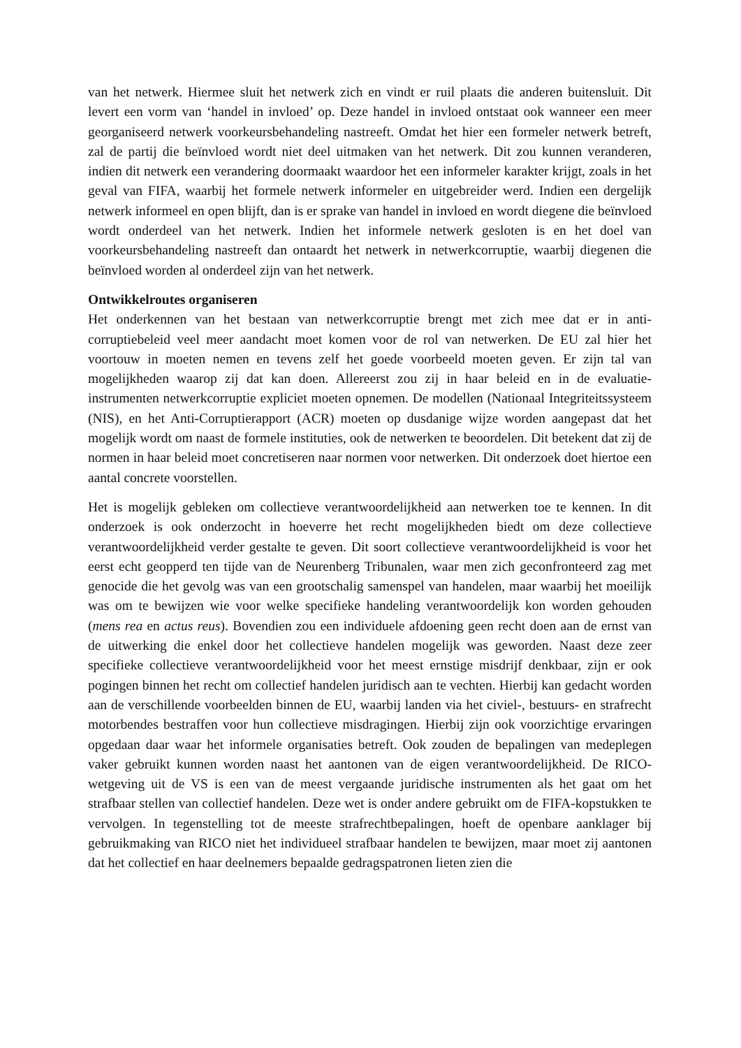van het netwerk. Hiermee sluit het netwerk zich en vindt er ruil plaats die anderen buitensluit. Dit levert een vorm van ‘handel in invloed’ op. Deze handel in invloed ontstaat ook wanneer een meer georganiseerd netwerk voorkeursbehandeling nastreeft. Omdat het hier een formeler netwerk betreft, zal de partij die beïnvloed wordt niet deel uitmaken van het netwerk. Dit zou kunnen veranderen, indien dit netwerk een verandering doormaakt waardoor het een informeler karakter krijgt, zoals in het geval van FIFA, waarbij het formele netwerk informeler en uitgebreider werd. Indien een dergelijk netwerk informeel en open blijft, dan is er sprake van handel in invloed en wordt diegene die beïnvloed wordt onderdeel van het netwerk. Indien het informele netwerk gesloten is en het doel van voorkeursbehandeling nastreeft dan ontaardt het netwerk in netwerkcorruptie, waarbij diegenen die beïnvloed worden al onderdeel zijn van het netwerk.
Ontwikkelroutes organiseren
Het onderkennen van het bestaan van netwerkcorruptie brengt met zich mee dat er in anti-corruptiebeleid veel meer aandacht moet komen voor de rol van netwerken. De EU zal hier het voortouw in moeten nemen en tevens zelf het goede voorbeeld moeten geven. Er zijn tal van mogelijkheden waarop zij dat kan doen. Allereerst zou zij in haar beleid en in de evaluatie-instrumenten netwerkcorruptie expliciet moeten opnemen. De modellen (Nationaal Integriteitssysteem (NIS), en het Anti-Corruptierapport (ACR) moeten op dusdanige wijze worden aangepast dat het mogelijk wordt om naast de formele instituties, ook de netwerken te beoordelen. Dit betekent dat zij de normen in haar beleid moet concretiseren naar normen voor netwerken. Dit onderzoek doet hiertoe een aantal concrete voorstellen.
Het is mogelijk gebleken om collectieve verantwoordelijkheid aan netwerken toe te kennen. In dit onderzoek is ook onderzocht in hoeverre het recht mogelijkheden biedt om deze collectieve verantwoordelijkheid verder gestalte te geven. Dit soort collectieve verantwoordelijkheid is voor het eerst echt geopperd ten tijde van de Neurenberg Tribunalen, waar men zich geconfronteerd zag met genocide die het gevolg was van een grootschalig samenspel van handelen, maar waarbij het moeilijk was om te bewijzen wie voor welke specifieke handeling verantwoordelijk kon worden gehouden (mens rea en actus reus). Bovendien zou een individuele afdoening geen recht doen aan de ernst van de uitwerking die enkel door het collectieve handelen mogelijk was geworden. Naast deze zeer specifieke collectieve verantwoordelijkheid voor het meest ernstige misdrijf denkbaar, zijn er ook pogingen binnen het recht om collectief handelen juridisch aan te vechten. Hierbij kan gedacht worden aan de verschillende voorbeelden binnen de EU, waarbij landen via het civiel-, bestuurs- en strafrecht motorbendes bestraffen voor hun collectieve misdragingen. Hierbij zijn ook voorzichtige ervaringen opgedaan daar waar het informele organisaties betreft. Ook zouden de bepalingen van medeplegen vaker gebruikt kunnen worden naast het aantonen van de eigen verantwoordelijkheid. De RICO-wetgeving uit de VS is een van de meest vergaande juridische instrumenten als het gaat om het strafbaar stellen van collectief handelen. Deze wet is onder andere gebruikt om de FIFA-kopstukken te vervolgen. In tegenstelling tot de meeste strafrechtbepalingen, hoeft de openbare aanklager bij gebruikmaking van RICO niet het individueel strafbaar handelen te bewijzen, maar moet zij aantonen dat het collectief en haar deelnemers bepaalde gedragspatronen lieten zien die